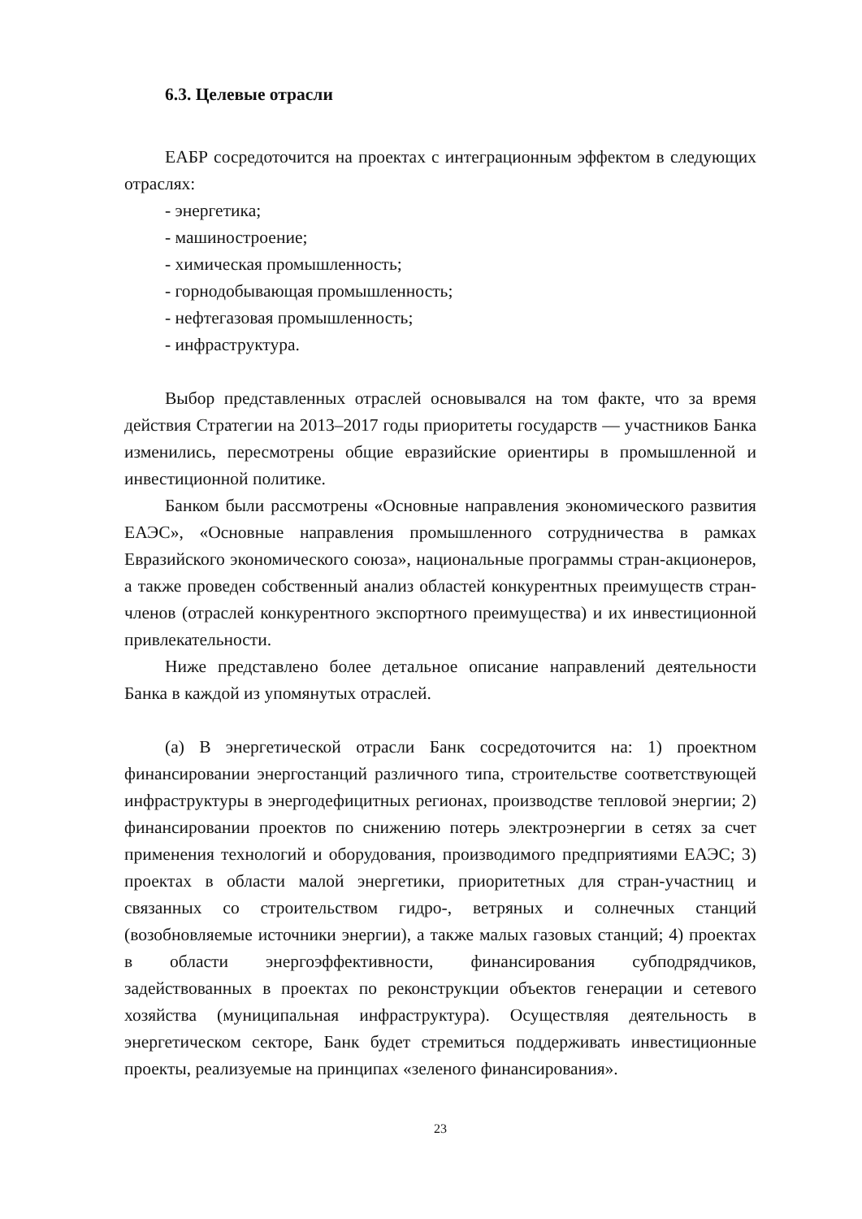6.3. Целевые отрасли
ЕАБР сосредоточится на проектах с интеграционным эффектом в следующих отраслях:
- энергетика;
- машиностроение;
- химическая промышленность;
- горнодобывающая промышленность;
- нефтегазовая промышленность;
- инфраструктура.
Выбор представленных отраслей основывался на том факте, что за время действия Стратегии на 2013–2017 годы приоритеты государств — участников Банка изменились, пересмотрены общие евразийские ориентиры в промышленной и инвестиционной политике.
Банком были рассмотрены «Основные направления экономического развития ЕАЭС», «Основные направления промышленного сотрудничества в рамках Евразийского экономического союза», национальные программы стран-акционеров, а также проведен собственный анализ областей конкурентных преимуществ стран-членов (отраслей конкурентного экспортного преимущества) и их инвестиционной привлекательности.
Ниже представлено более детальное описание направлений деятельности Банка в каждой из упомянутых отраслей.
(а) В энергетической отрасли Банк сосредоточится на: 1) проектном финансировании энергостанций различного типа, строительстве соответствующей инфраструктуры в энергодефицитных регионах, производстве тепловой энергии; 2) финансировании проектов по снижению потерь электроэнергии в сетях за счет применения технологий и оборудования, производимого предприятиями ЕАЭС; 3) проектах в области малой энергетики, приоритетных для стран-участниц и связанных со строительством гидро-, ветряных и солнечных станций (возобновляемые источники энергии), а также малых газовых станций; 4) проектах в области энергоэффективности, финансирования субподрядчиков, задействованных в проектах по реконструкции объектов генерации и сетевого хозяйства (муниципальная инфраструктура). Осуществляя деятельность в энергетическом секторе, Банк будет стремиться поддерживать инвестиционные проекты, реализуемые на принципах «зеленого финансирования».
23